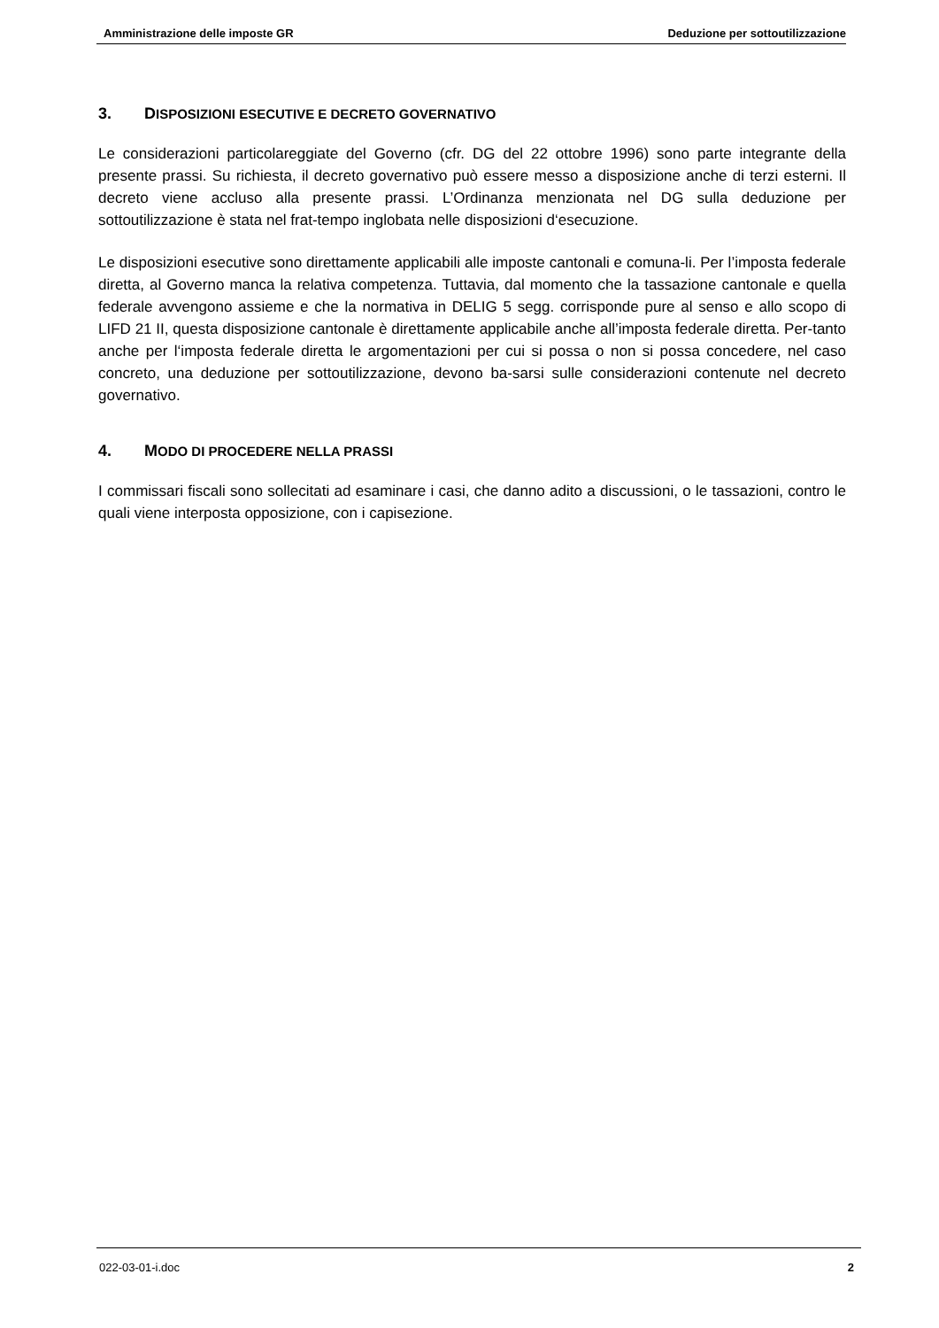Amministrazione delle imposte GR Deduzione per sottoutilizzazione
3. DISPOSIZIONI ESECUTIVE E DECRETO GOVERNATIVO
Le considerazioni particolareggiate del Governo (cfr. DG del 22 ottobre 1996) sono parte integrante della presente prassi. Su richiesta, il decreto governativo può essere messo a disposizione anche di terzi esterni. Il decreto viene accluso alla presente prassi. L’Ordinanza menzionata nel DG sulla deduzione per sottoutilizzazione è stata nel frat-tempo inglobata nelle disposizioni d‘esecuzione.
Le disposizioni esecutive sono direttamente applicabili alle imposte cantonali e comuna-li. Per l’imposta federale diretta, al Governo manca la relativa competenza. Tuttavia, dal momento che la tassazione cantonale e quella federale avvengono assieme e che la normativa in DELIG 5 segg. corrisponde pure al senso e allo scopo di LIFD 21 II, questa disposizione cantonale è direttamente applicabile anche all’imposta federale diretta. Per-tanto anche per l‘imposta federale diretta le argomentazioni per cui si possa o non si possa concedere, nel caso concreto, una deduzione per sottoutilizzazione, devono ba-sarsi sulle considerazioni contenute nel decreto governativo.
4. MODO DI PROCEDERE NELLA PRASSI
I commissari fiscali sono sollecitati ad esaminare i casi, che danno adito a discussioni, o le tassazioni, contro le quali viene interposta opposizione, con i capisezione.
022-03-01-i.doc 2